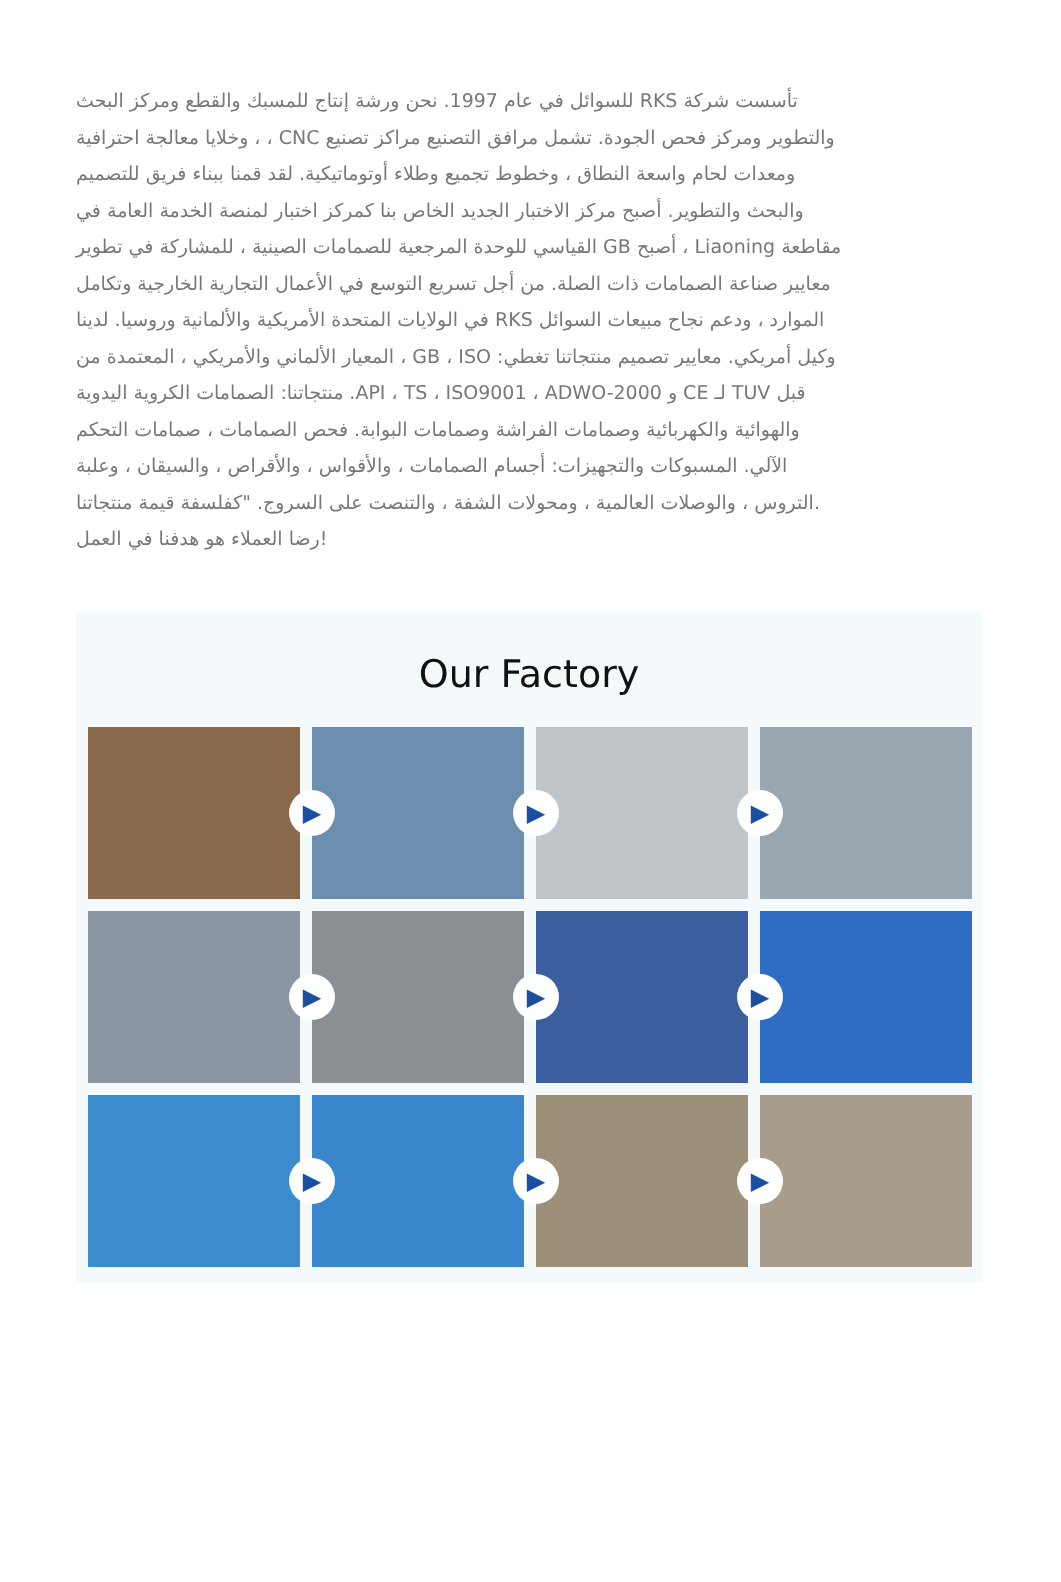للسوائل في عام 1997. نحن ورشة إنتاج للمسبك والقطع ومركز البحث RKS تأسست شركة
وخلايا معالجة احترافية ، ، CNC والتطوير ومركز فحص الجودة. تشمل مرافق التصنيع مراكز تصنيع
ومعدات لحام واسعة النطاق ، وخطوط تجميع وطلاء أوتوماتيكية. لقد قمنا ببناء فريق للتصميم
والبحث والتطوير. أصبح مركز الاختبار الجديد الخاص بنا كمركز اختبار لمنصة الخدمة العامة في
القياسي للوحدة المرجعية للصمامات الصينية ، للمشاركة في تطوير GB أصبح ، Liaoning مقاطعة
معايير صناعة الصمامات ذات الصلة. من أجل تسريع التوسع في الأعمال التجارية الخارجية وتكامل
في الولايات المتحدة الأمريكية والألمانية وروسيا. لدينا RKS الموارد ، ودعم نجاح مبيعات السوائل
المعيار الألماني والأمريكي ، المعتمدة من ، GB ، ISO :وكيل أمريكي. معايير تصميم منتجاتنا تغطي
منتجاتنا: الصمامات الكروية اليدوية .API ، TS ، ISO9001 ، ADWO-2000 و CE لـ TUV قبل
والهوائية والكهربائية وصمامات الفراشة وصمامات البوابة. فحص الصمامات ، صمامات التحكم
الآلي. المسبوكات والتجهيزات: أجسام الصمامات ، والأقواس ، والأقراص ، والسيقان ، وعلبة
التروس ، والوصلات العالمية ، ومحولات الشفة ، والتنصت على السروج. "كفلسفة قيمة منتجاتنا.
رضا العملاء هو هدفنا في العمل!
Our Factory
▶
▶
▶
▶
▶
▶
▶
▶
▶